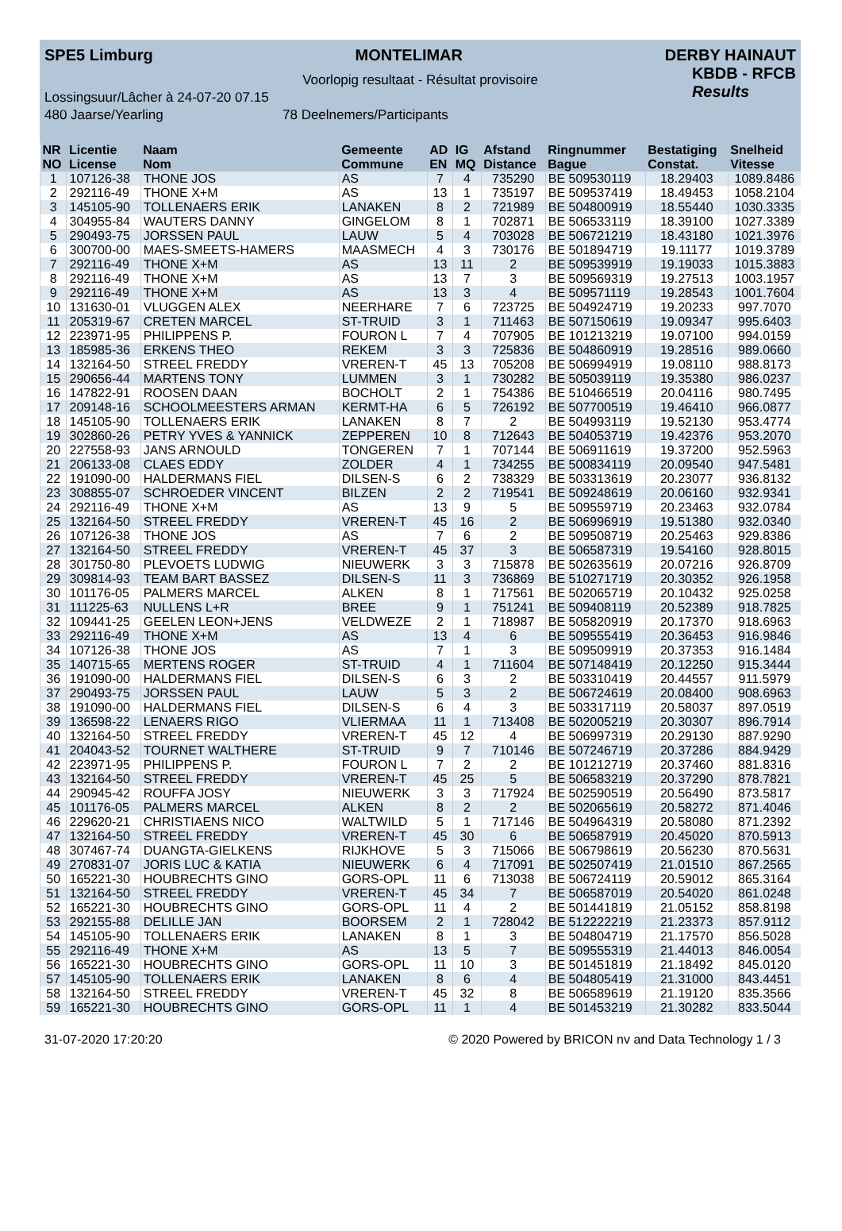SPE5 Limburg MONTELIMAR DERBY HAINAUT
Voorlopig resultaat - Résultat provisoire
KBDB - RFCB
Results
Lossingsuur/Lâcher à 24-07-20 07.15
480 Jaarse/Yearling 78 Deelnemers/Participants
| NR NO | Licentie License | Naam Nom | Gemeente Commune | AD EN | IG MQ | Afstand Distance | Ringnummer Bague | Bestatiging Constat. | Snelheid Vitesse |
| --- | --- | --- | --- | --- | --- | --- | --- | --- | --- |
| 1 | 107126-38 | THONE JOS | AS | 7 | 4 | 735290 | BE 509530119 | 18.29403 | 1089.8486 |
| 2 | 292116-49 | THONE X+M | AS | 13 | 1 | 735197 | BE 509537419 | 18.49453 | 1058.2104 |
| 3 | 145105-90 | TOLLENAERS ERIK | LANAKEN | 8 | 2 | 721989 | BE 504800919 | 18.55440 | 1030.3335 |
| 4 | 304955-84 | WAUTERS DANNY | GINGELOM | 8 | 1 | 702871 | BE 506533119 | 18.39100 | 1027.3389 |
| 5 | 290493-75 | JORSSEN PAUL | LAUW | 5 | 4 | 703028 | BE 506721219 | 18.43180 | 1021.3976 |
| 6 | 300700-00 | MAES-SMEETS-HAMERS | MAASMECH | 4 | 3 | 730176 | BE 501894719 | 19.11177 | 1019.3789 |
| 7 | 292116-49 | THONE X+M | AS | 13 | 11 | 2 | BE 509539919 | 19.19033 | 1015.3883 |
| 8 | 292116-49 | THONE X+M | AS | 13 | 7 | 3 | BE 509569319 | 19.27513 | 1003.1957 |
| 9 | 292116-49 | THONE X+M | AS | 13 | 3 | 4 | BE 509571119 | 19.28543 | 1001.7604 |
| 10 | 131630-01 | VLUGGEN ALEX | NEERHARE | 7 | 6 | 723725 | BE 504924719 | 19.20233 | 997.7070 |
| 11 | 205319-67 | CRETEN MARCEL | ST-TRUID | 3 | 1 | 711463 | BE 507150619 | 19.09347 | 995.6403 |
| 12 | 223971-95 | PHILIPPENS P. | FOURON L | 7 | 4 | 707905 | BE 101213219 | 19.07100 | 994.0159 |
| 13 | 185985-36 | ERKENS THEO | REKEM | 3 | 3 | 725836 | BE 504860919 | 19.28516 | 989.0660 |
| 14 | 132164-50 | STREEL FREDDY | VREREN-T | 45 | 13 | 705208 | BE 506994919 | 19.08110 | 988.8173 |
| 15 | 290656-44 | MARTENS TONY | LUMMEN | 3 | 1 | 730282 | BE 505039119 | 19.35380 | 986.0237 |
| 16 | 147822-91 | ROOSEN DAAN | BOCHOLT | 2 | 1 | 754386 | BE 510466519 | 20.04116 | 980.7495 |
| 17 | 209148-16 | SCHOOLMEESTERS ARMAN | KERMT-HA | 6 | 5 | 726192 | BE 507700519 | 19.46410 | 966.0877 |
| 18 | 145105-90 | TOLLENAERS ERIK | LANAKEN | 8 | 7 | 2 | BE 504993119 | 19.52130 | 953.4774 |
| 19 | 302860-26 | PETRY YVES & YANNICK | ZEPPEREN | 10 | 8 | 712643 | BE 504053719 | 19.42376 | 953.2070 |
| 20 | 227558-93 | JANS ARNOULD | TONGEREN | 7 | 1 | 707144 | BE 506911619 | 19.37200 | 952.5963 |
| 21 | 206133-08 | CLAES EDDY | ZOLDER | 4 | 1 | 734255 | BE 500834119 | 20.09540 | 947.5481 |
| 22 | 191090-00 | HALDERMANS FIEL | DILSEN-S | 6 | 2 | 738329 | BE 503313619 | 20.23077 | 936.8132 |
| 23 | 308855-07 | SCHROEDER VINCENT | BILZEN | 2 | 2 | 719541 | BE 509248619 | 20.06160 | 932.9341 |
| 24 | 292116-49 | THONE X+M | AS | 13 | 9 | 5 | BE 509559719 | 20.23463 | 932.0784 |
| 25 | 132164-50 | STREEL FREDDY | VREREN-T | 45 | 16 | 2 | BE 506996919 | 19.51380 | 932.0340 |
| 26 | 107126-38 | THONE JOS | AS | 7 | 6 | 2 | BE 509508719 | 20.25463 | 929.8386 |
| 27 | 132164-50 | STREEL FREDDY | VREREN-T | 45 | 37 | 3 | BE 506587319 | 19.54160 | 928.8015 |
| 28 | 301750-80 | PLEVOETS LUDWIG | NIEUWERK | 3 | 3 | 715878 | BE 502635619 | 20.07216 | 926.8709 |
| 29 | 309814-93 | TEAM BART BASSEZ | DILSEN-S | 11 | 3 | 736869 | BE 510271719 | 20.30352 | 926.1958 |
| 30 | 101176-05 | PALMERS MARCEL | ALKEN | 8 | 1 | 717561 | BE 502065719 | 20.10432 | 925.0258 |
| 31 | 111225-63 | NULLENS L+R | BREE | 9 | 1 | 751241 | BE 509408119 | 20.52389 | 918.7825 |
| 32 | 109441-25 | GEELEN LEON+JENS | VELDWEZE | 2 | 1 | 718987 | BE 505820919 | 20.17370 | 918.6963 |
| 33 | 292116-49 | THONE X+M | AS | 13 | 4 | 6 | BE 509555419 | 20.36453 | 916.9846 |
| 34 | 107126-38 | THONE JOS | AS | 7 | 1 | 3 | BE 509509919 | 20.37353 | 916.1484 |
| 35 | 140715-65 | MERTENS ROGER | ST-TRUID | 4 | 1 | 711604 | BE 507148419 | 20.12250 | 915.3444 |
| 36 | 191090-00 | HALDERMANS FIEL | DILSEN-S | 6 | 3 | 2 | BE 503310419 | 20.44557 | 911.5979 |
| 37 | 290493-75 | JORSSEN PAUL | LAUW | 5 | 3 | 2 | BE 506724619 | 20.08400 | 908.6963 |
| 38 | 191090-00 | HALDERMANS FIEL | DILSEN-S | 6 | 4 | 3 | BE 503317119 | 20.58037 | 897.0519 |
| 39 | 136598-22 | LENAERS RIGO | VLIERMAA | 11 | 1 | 713408 | BE 502005219 | 20.30307 | 896.7914 |
| 40 | 132164-50 | STREEL FREDDY | VREREN-T | 45 | 12 | 4 | BE 506997319 | 20.29130 | 887.9290 |
| 41 | 204043-52 | TOURNET WALTHERE | ST-TRUID | 9 | 7 | 710146 | BE 507246719 | 20.37286 | 884.9429 |
| 42 | 223971-95 | PHILIPPENS P. | FOURON L | 7 | 2 | 2 | BE 101212719 | 20.37460 | 881.8316 |
| 43 | 132164-50 | STREEL FREDDY | VREREN-T | 45 | 25 | 5 | BE 506583219 | 20.37290 | 878.7821 |
| 44 | 290945-42 | ROUFFA JOSY | NIEUWERK | 3 | 3 | 717924 | BE 502590519 | 20.56490 | 873.5817 |
| 45 | 101176-05 | PALMERS MARCEL | ALKEN | 8 | 2 | 2 | BE 502065619 | 20.58272 | 871.4046 |
| 46 | 229620-21 | CHRISTIAENS NICO | WALTWILD | 5 | 1 | 717146 | BE 504964319 | 20.58080 | 871.2392 |
| 47 | 132164-50 | STREEL FREDDY | VREREN-T | 45 | 30 | 6 | BE 506587919 | 20.45020 | 870.5913 |
| 48 | 307467-74 | DUANGTA-GIELKENS | RIJKHOVE | 5 | 3 | 715066 | BE 506798619 | 20.56230 | 870.5631 |
| 49 | 270831-07 | JORIS LUC & KATIA | NIEUWERK | 6 | 4 | 717091 | BE 502507419 | 21.01510 | 867.2565 |
| 50 | 165221-30 | HOUBRECHTS GINO | GORS-OPL | 11 | 6 | 713038 | BE 506724119 | 20.59012 | 865.3164 |
| 51 | 132164-50 | STREEL FREDDY | VREREN-T | 45 | 34 | 7 | BE 506587019 | 20.54020 | 861.0248 |
| 52 | 165221-30 | HOUBRECHTS GINO | GORS-OPL | 11 | 4 | 2 | BE 501441819 | 21.05152 | 858.8198 |
| 53 | 292155-88 | DELILLE JAN | BOORSEM | 2 | 1 | 728042 | BE 512222219 | 21.23373 | 857.9112 |
| 54 | 145105-90 | TOLLENAERS ERIK | LANAKEN | 8 | 1 | 3 | BE 504804719 | 21.17570 | 856.5028 |
| 55 | 292116-49 | THONE X+M | AS | 13 | 5 | 7 | BE 509555319 | 21.44013 | 846.0054 |
| 56 | 165221-30 | HOUBRECHTS GINO | GORS-OPL | 11 | 10 | 3 | BE 501451819 | 21.18492 | 845.0120 |
| 57 | 145105-90 | TOLLENAERS ERIK | LANAKEN | 8 | 6 | 4 | BE 504805419 | 21.31000 | 843.4451 |
| 58 | 132164-50 | STREEL FREDDY | VREREN-T | 45 | 32 | 8 | BE 506589619 | 21.19120 | 835.3566 |
| 59 | 165221-30 | HOUBRECHTS GINO | GORS-OPL | 11 | 1 | 4 | BE 501453219 | 21.30282 | 833.5044 |
31-07-2020 17:20:20 © 2020 Powered by BRICON nv and Data Technology 1 / 3